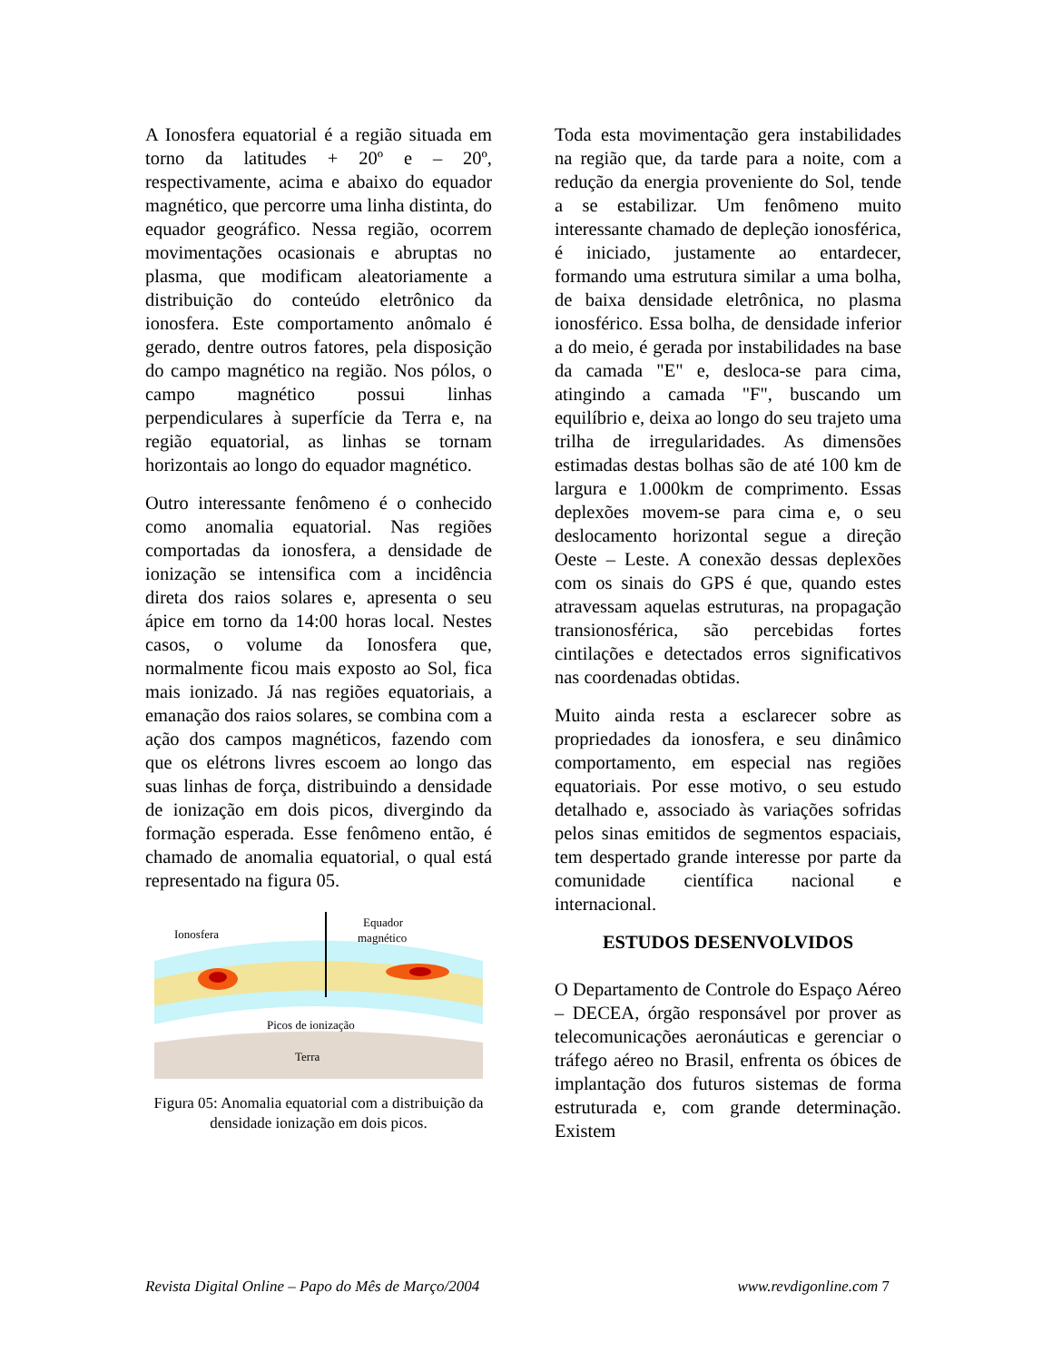A Ionosfera equatorial é a região situada em torno da latitudes + 20º e – 20º, respectivamente, acima e abaixo do equador magnético, que percorre uma linha distinta, do equador geográfico. Nessa região, ocorrem movimentações ocasionais e abruptas no plasma, que modificam aleatoriamente a distribuição do conteúdo eletrônico da ionosfera. Este comportamento anômalo é gerado, dentre outros fatores, pela disposição do campo magnético na região. Nos pólos, o campo magnético possui linhas perpendiculares à superfície da Terra e, na região equatorial, as linhas se tornam horizontais ao longo do equador magnético.
Outro interessante fenômeno é o conhecido como anomalia equatorial. Nas regiões comportadas da ionosfera, a densidade de ionização se intensifica com a incidência direta dos raios solares e, apresenta o seu ápice em torno da 14:00 horas local. Nestes casos, o volume da Ionosfera que, normalmente ficou mais exposto ao Sol, fica mais ionizado. Já nas regiões equatoriais, a emanação dos raios solares, se combina com a ação dos campos magnéticos, fazendo com que os elétrons livres escoem ao longo das suas linhas de força, distribuindo a densidade de ionização em dois picos, divergindo da formação esperada. Esse fenômeno então, é chamado de anomalia equatorial, o qual está representado na figura 05.
Ionosfera
Equador
magnético
Picos de ionização
Terra
Figura 05: Anomalia equatorial com a distribuição da densidade ionização em dois picos.
Toda esta movimentação gera instabilidades na região que, da tarde para a noite, com a redução da energia proveniente do Sol, tende a se estabilizar. Um fenômeno muito interessante chamado de depleção ionosférica, é iniciado, justamente ao entardecer, formando uma estrutura similar a uma bolha, de baixa densidade eletrônica, no plasma ionosférico. Essa bolha, de densidade inferior a do meio, é gerada por instabilidades na base da camada "E" e, desloca-se para cima, atingindo a camada "F", buscando um equilíbrio e, deixa ao longo do seu trajeto uma trilha de irregularidades. As dimensões estimadas destas bolhas são de até 100 km de largura e 1.000km de comprimento. Essas deplexões movem-se para cima e, o seu deslocamento horizontal segue a direção Oeste – Leste. A conexão dessas deplexões com os sinais do GPS é que, quando estes atravessam aquelas estruturas, na propagação transionosférica, são percebidas fortes cintilações e detectados erros significativos nas coordenadas obtidas.
Muito ainda resta a esclarecer sobre as propriedades da ionosfera, e seu dinâmico comportamento, em especial nas regiões equatoriais. Por esse motivo, o seu estudo detalhado e, associado às variações sofridas pelos sinas emitidos de segmentos espaciais, tem despertado grande interesse por parte da comunidade científica nacional e internacional.
ESTUDOS DESENVOLVIDOS
O Departamento de Controle do Espaço Aéreo – DECEA, órgão responsável por prover as telecomunicações aeronáuticas e gerenciar o tráfego aéreo no Brasil, enfrenta os óbices de implantação dos futuros sistemas de forma estruturada e, com grande determinação. Existem
Revista Digital Online – Papo do Mês de Março/2004 www.revdigonline.com 7